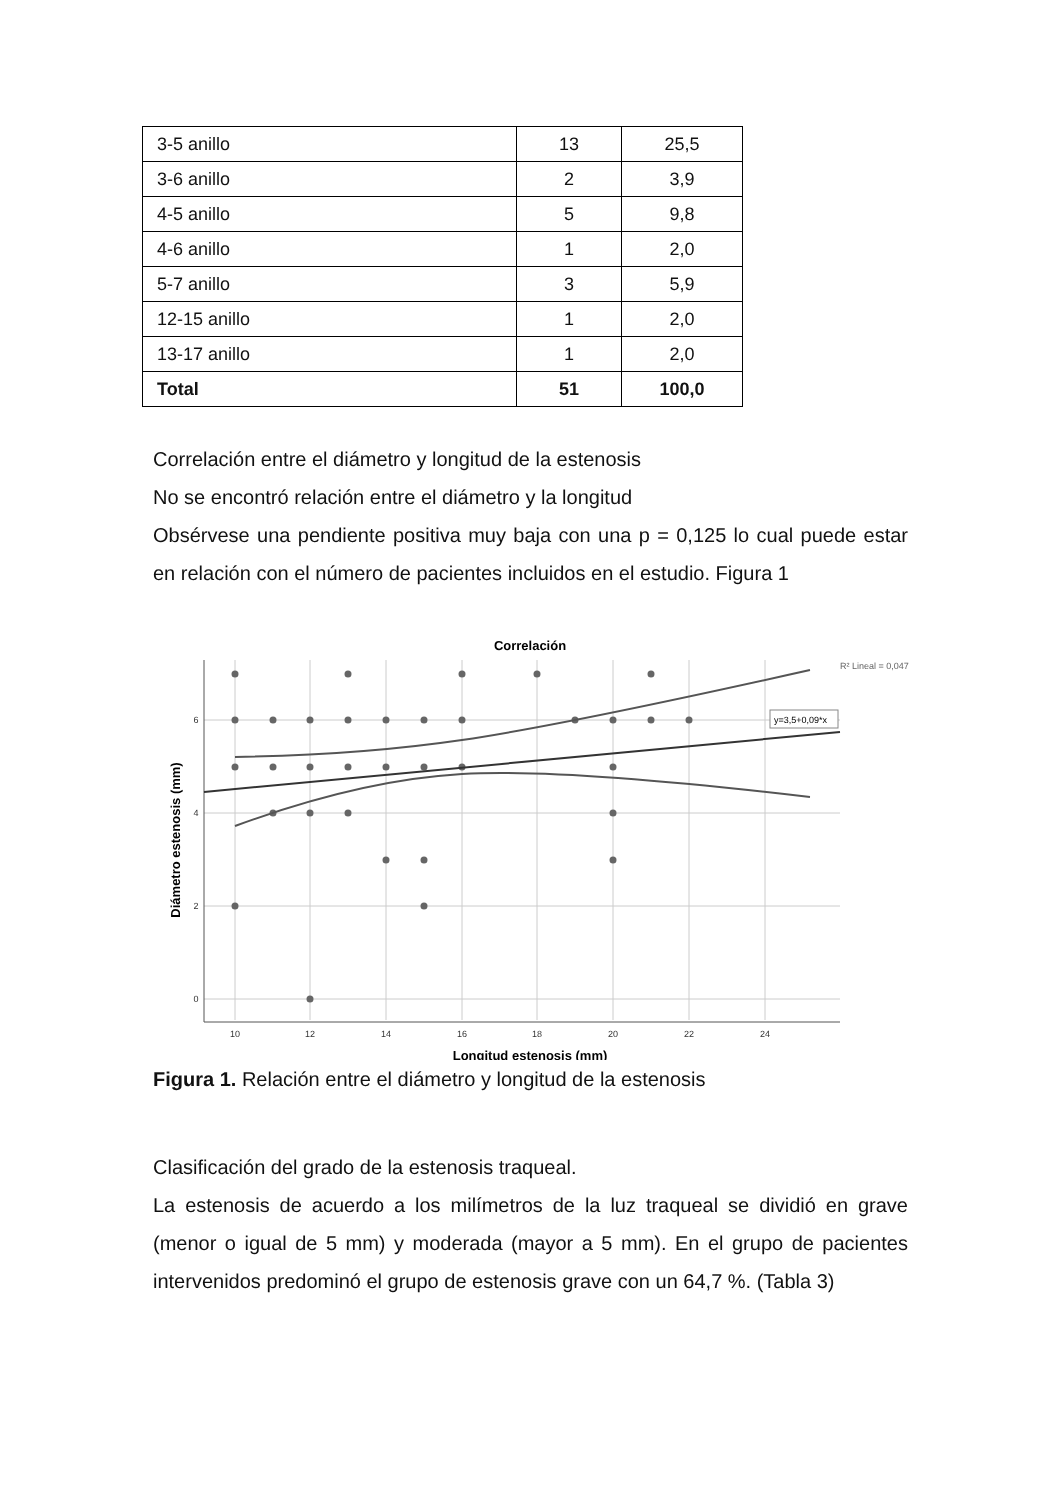| 3-5 anillo | 13 | 25,5 |
| 3-6 anillo | 2 | 3,9 |
| 4-5 anillo | 5 | 9,8 |
| 4-6 anillo | 1 | 2,0 |
| 5-7 anillo | 3 | 5,9 |
| 12-15 anillo | 1 | 2,0 |
| 13-17 anillo | 1 | 2,0 |
| Total | 51 | 100,0 |
Correlación entre el diámetro y longitud de la estenosis
No se encontró relación entre el diámetro y la longitud
Obsérvese una pendiente positiva muy baja con una p = 0,125 lo cual puede estar en relación con el número de pacientes incluidos en el estudio. Figura 1
Correlación
R² Lineal = 0,047
6
4
2
0
10
12
14
16
18
20
22
24
Longitud estenosis (mm)
Diámetro estenosis (mm)
y=3,5+0,09*x
Figura 1. Relación entre el diámetro y longitud de la estenosis
Clasificación del grado de la estenosis traqueal.
La estenosis de acuerdo a los milímetros de la luz traqueal se dividió en grave (menor o igual de 5 mm) y moderada (mayor a 5 mm). En el grupo de pacientes intervenidos predominó el grupo de estenosis grave con un 64,7 %. (Tabla 3)